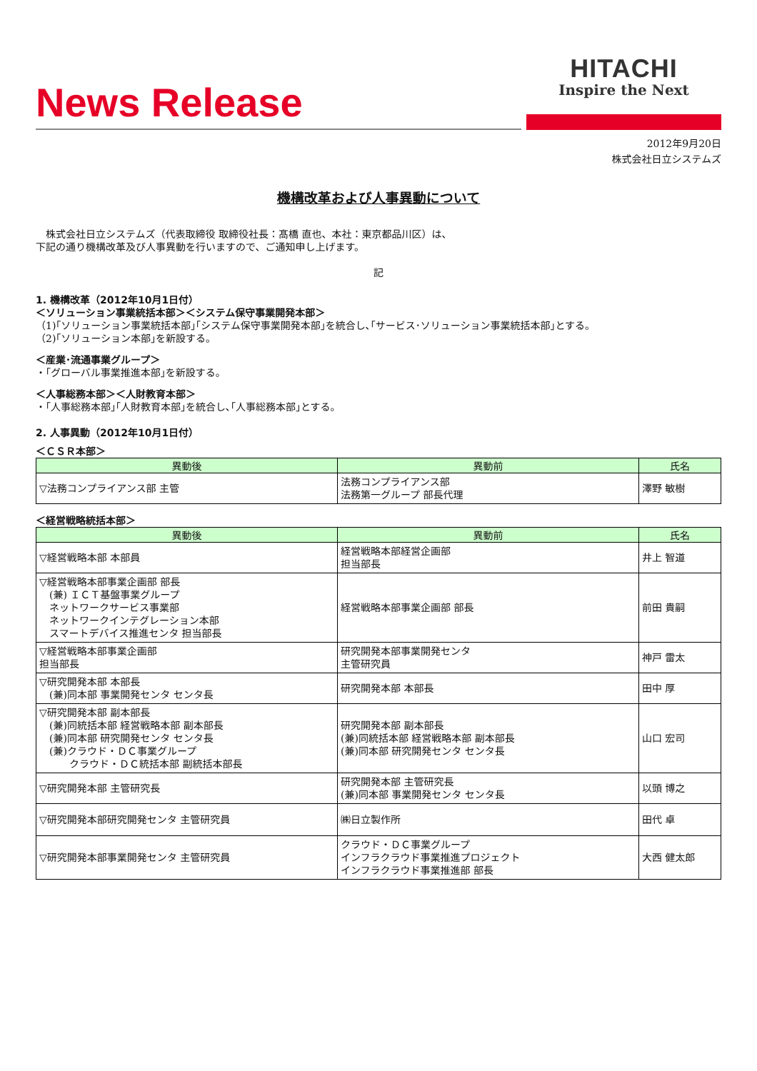News Release
HITACHI
Inspire the Next
2012年9月20日
株式会社日立システムズ
機構改革および人事異動について
　株式会社日立システムズ（代表取締役 取締役社長：髙橋 直也、本社：東京都品川区）は、
下記の通り機構改革及び人事異動を行いますので、ご通知申し上げます。
記
1. 機構改革（2012年10月1日付）
＜ソリューション事業統括本部＞＜システム保守事業開発本部＞
（1)｢ソリューション事業統括本部｣｢システム保守事業開発本部｣を統合し､｢サービス･ソリューション事業統括本部｣とする。
（2)｢ソリューション本部｣を新設する。
＜産業･流通事業グループ＞
・｢グローバル事業推進本部｣を新設する。
＜人事総務本部＞＜人財教育本部＞
・｢人事総務本部｣｢人財教育本部｣を統合し､｢人事総務本部｣とする。
2. 人事異動（2012年10月1日付）
＜ＣＳＲ本部＞
| 異動後 | 異動前 | 氏名 |
| --- | --- | --- |
| ▽法務コンプライアンス部 主管 | 法務コンプライアンス部 法務第一グループ 部長代理 | 澤野 敏樹 |
＜経営戦略統括本部＞
| 異動後 | 異動前 | 氏名 |
| --- | --- | --- |
| ▽経営戦略本部 本部員 | 経営戦略本部経営企画部 担当部長 | 井上 智道 |
| ▽経営戦略本部事業企画部 部長 (兼) ＩＣＴ基盤事業グループ ネットワークサービス事業部 ネットワークインテグレーション本部 スマートデバイス推進センタ 担当部長 | 経営戦略本部事業企画部 部長 | 前田 貴嗣 |
| ▽経営戦略本部事業企画部 担当部長 | 研究開発本部事業開発センタ 主管研究員 | 神戸 雷太 |
| ▽研究開発本部 本部長 (兼)同本部 事業開発センタ センタ長 | 研究開発本部 本部長 | 田中 厚 |
| ▽研究開発本部 副本部長 (兼)同統括本部 経営戦略本部 副本部長 (兼)同本部 研究開発センタ センタ長 (兼)クラウド・ＤＣ事業グループ クラウド・ＤＣ統括本部 副統括本部長 | 研究開発本部 副本部長 (兼)同統括本部 経営戦略本部 副本部長 (兼)同本部 研究開発センタ センタ長 | 山口 宏司 |
| ▽研究開発本部 主管研究長 | 研究開発本部 主管研究長 (兼)同本部 事業開発センタ センタ長 | 以頭 博之 |
| ▽研究開発本部研究開発センタ 主管研究員 | ㈱日立製作所 | 田代 卓 |
| ▽研究開発本部事業開発センタ 主管研究員 | クラウド・ＤＣ事業グループ インフラクラウド事業推進プロジェクト インフラクラウド事業推進部 部長 | 大西 健太郎 |